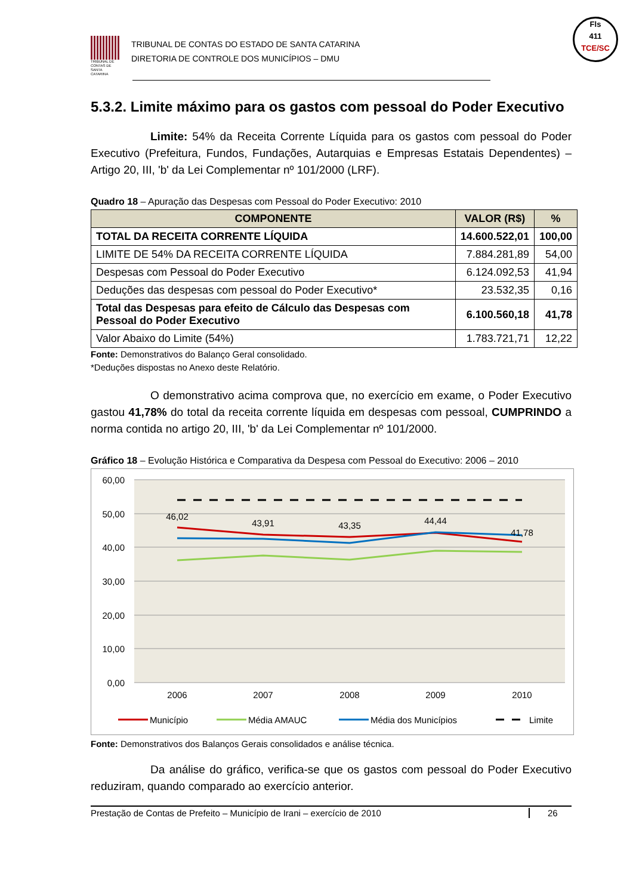Fls
411
TCE/SC
TRIBUNAL DE CONTAS DE SANTA CATARINA
TRIBUNAL DE CONTAS DO ESTADO DE SANTA CATARINA
DIRETORIA DE CONTROLE DOS MUNICÍPIOS – DMU
5.3.2. Limite máximo para os gastos com pessoal do Poder Executivo
Limite: 54% da Receita Corrente Líquida para os gastos com pessoal do Poder Executivo (Prefeitura, Fundos, Fundações, Autarquias e Empresas Estatais Dependentes) – Artigo 20, III, 'b' da Lei Complementar nº 101/2000 (LRF).
Quadro 18 – Apuração das Despesas com Pessoal do Poder Executivo: 2010
| COMPONENTE | VALOR (R$) | % |
| --- | --- | --- |
| TOTAL DA RECEITA CORRENTE LÍQUIDA | 14.600.522,01 | 100,00 |
| LIMITE DE 54% DA RECEITA CORRENTE LÍQUIDA | 7.884.281,89 | 54,00 |
| Despesas com Pessoal do Poder Executivo | 6.124.092,53 | 41,94 |
| Deduções das despesas com pessoal do Poder Executivo* | 23.532,35 | 0,16 |
| Total das Despesas para efeito de Cálculo das Despesas com Pessoal do Poder Executivo | 6.100.560,18 | 41,78 |
| Valor Abaixo do Limite (54%) | 1.783.721,71 | 12,22 |
Fonte: Demonstrativos do Balanço Geral consolidado.
*Deduções dispostas no Anexo deste Relatório.
O demonstrativo acima comprova que, no exercício em exame, o Poder Executivo gastou 41,78% do total da receita corrente líquida em despesas com pessoal, CUMPRINDO a norma contida no artigo 20, III, 'b' da Lei Complementar nº 101/2000.
Gráfico 18 – Evolução Histórica e Comparativa da Despesa com Pessoal do Executivo: 2006 – 2010
60,00
50,00
40,00
30,00
20,00
10,00
0,00
46,02
43,91
43,35
44,44
41,78
2006
2007
2008
2009
2010
Município
Média AMAUC
Média dos Municípios
Limite
Fonte: Demonstrativos dos Balanços Gerais consolidados e análise técnica.
Da análise do gráfico, verifica-se que os gastos com pessoal do Poder Executivo reduziram, quando comparado ao exercício anterior.
Prestação de Contas de Prefeito – Município de Irani – exercício de 2010 26